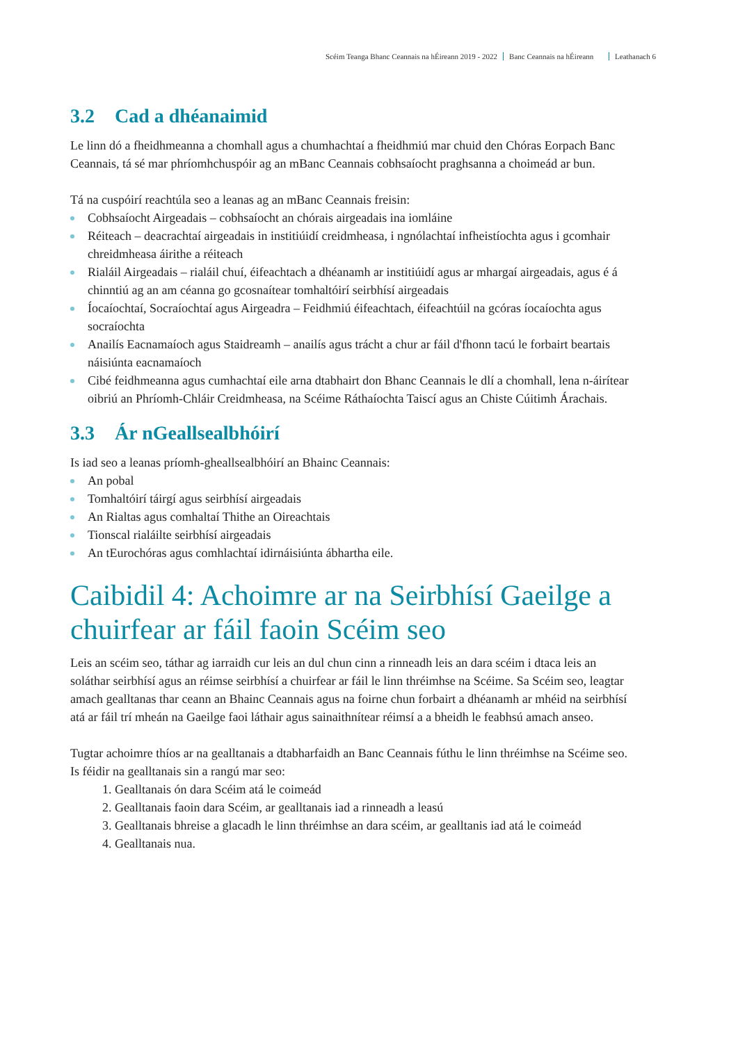Scéim Teanga Bhanc Ceannais na hÉireann 2019 - 2022 Banc Ceannais na hÉireann Leathanach 6
3.2 Cad a dhéanaimid
Le linn dó a fheidhmeanna a chomhall agus a chumhachtaí a fheidhmiú mar chuid den Chóras Eorpach Banc Ceannais, tá sé mar phríomhchuspóir ag an mBanc Ceannais cobhsaíocht praghsanna a choimeád ar bun.
Tá na cuspóirí reachtúla seo a leanas ag an mBanc Ceannais freisin:
Cobhsaíocht Airgeadais – cobhsaíocht an chórais airgeadais ina iomláine
Réiteach – deacrachtaí airgeadais in institiúidí creidmheasa, i ngnólachtaí infheistíochta agus i gcomhair chreidmheasa áirithe a réiteach
Rialáil Airgeadais – rialáil chuí, éifeachtach a dhéanamh ar institiúidí agus ar mhargaí airgeadais, agus é á chinntiú ag an am céanna go gcosnaítear tomhaltóirí seirbhísí airgeadais
Íocaíochtaí, Socraíochtaí agus Airgeadra – Feidhmiú éifeachtach, éifeachtúil na gcóras íocaíochta agus socraíochta
Anailís Eacnamaíoch agus Staidreamh – anailís agus trácht a chur ar fáil d'fhonn tacú le forbairt beartais náisiúnta eacnamaíoch
Cibé feidhmeanna agus cumhachtaí eile arna dtabhairt don Bhanc Ceannais le dlí a chomhall, lena n-áirítear oibriú an Phríomh-Chláir Creidmheasa, na Scéime Ráthaíochta Taiscí agus an Chiste Cúitimh Árachais.
3.3 Ár nGeallsealbhóirí
Is iad seo a leanas príomh-gheallsealbhóirí an Bhainc Ceannais:
An pobal
Tomhaltóirí táirgí agus seirbhísí airgeadais
An Rialtas agus comhaltaí Thithe an Oireachtais
Tionscal rialáilte seirbhísí airgeadais
An tEurochóras agus comhlachtaí idirnáisiúnta ábhartha eile.
Caibidil 4: Achoimre ar na Seirbhísí Gaeilge a chuirfear ar fáil faoin Scéim seo
Leis an scéim seo, táthar ag iarraidh cur leis an dul chun cinn a rinneadh leis an dara scéim i dtaca leis an soláthar seirbhísí agus an réimse seirbhísí a chuirfear ar fáil le linn thréimhse na Scéime. Sa Scéim seo, leagtar amach gealltanas thar ceann an Bhainc Ceannais agus na foirne chun forbairt a dhéanamh ar mhéid na seirbhísí atá ar fáil trí mheán na Gaeilge faoi láthair agus sainaithnítear réimsí a a bheidh le feabhsú amach anseo.
Tugtar achoimre thíos ar na gealltanais a dtabharfaidh an Banc Ceannais fúthu le linn thréimhse na Scéime seo. Is féidir na gealltanais sin a rangú mar seo:
1. Gealltanais ón dara Scéim atá le coimeád
2. Gealltanais faoin dara Scéim, ar gealltanais iad a rinneadh a leasú
3. Gealltanais bhreise a glacadh le linn thréimhse an dara scéim, ar gealltanis iad atá le coimeád
4. Gealltanais nua.